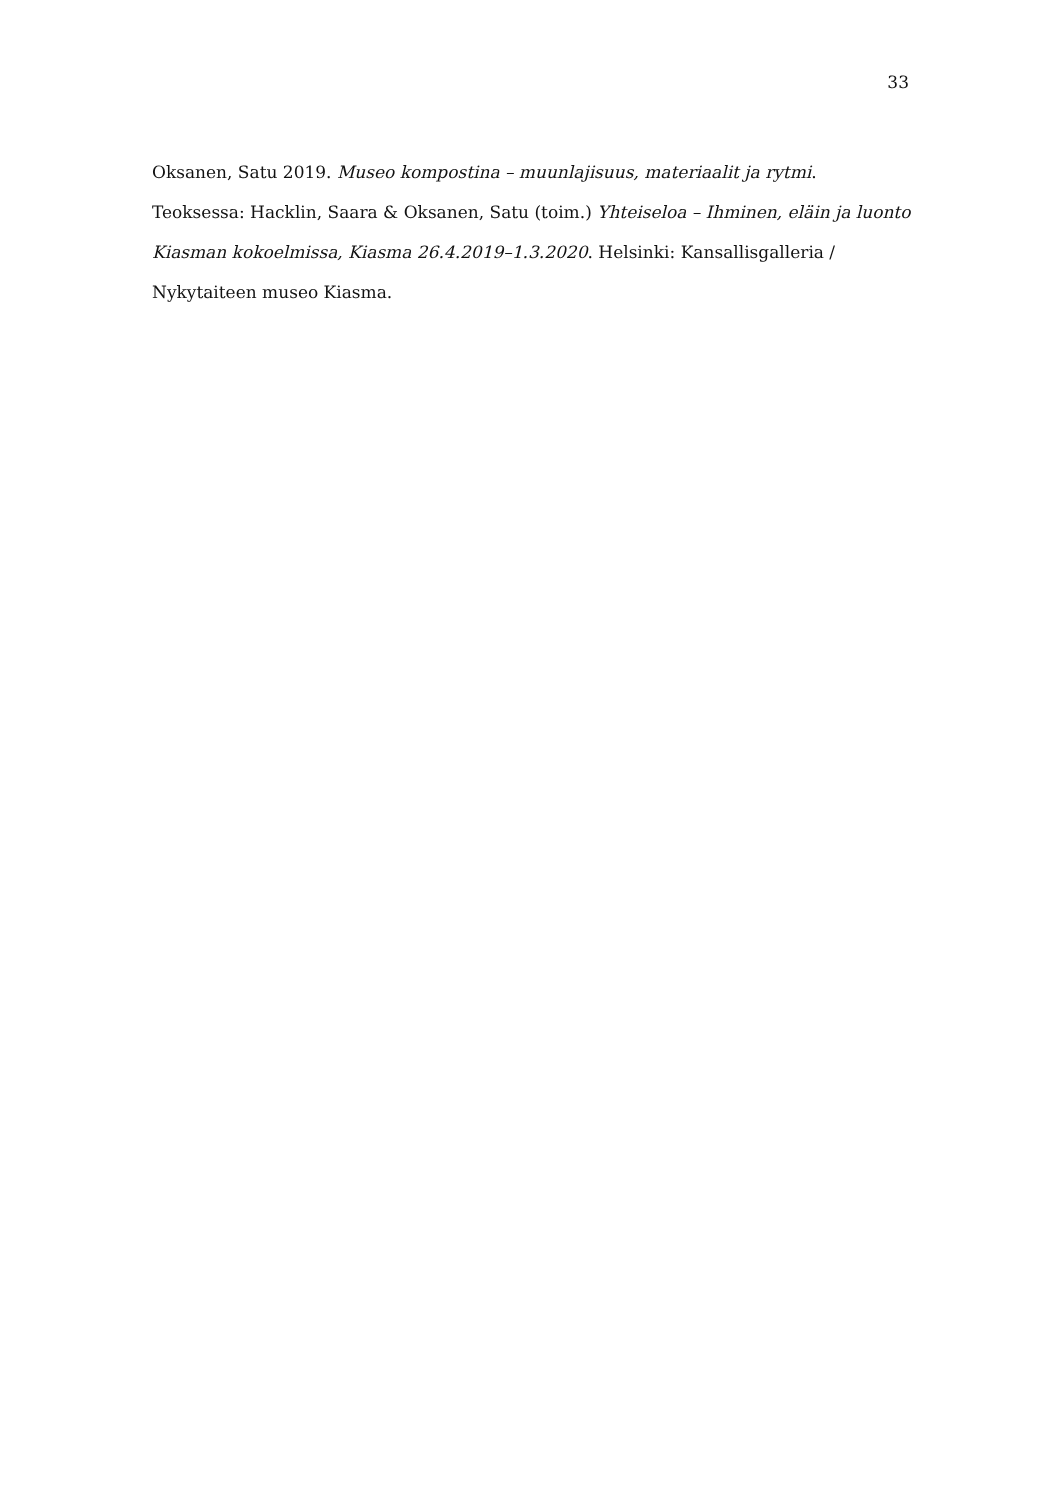33
Oksanen, Satu 2019. Museo kompostina – muunlajisuus, materiaalit ja rytmi. Teoksessa: Hacklin, Saara & Oksanen, Satu (toim.) Yhteiseloa – Ihminen, eläin ja luonto Kiasman kokoelmissa, Kiasma 26.4.2019–1.3.2020. Helsinki: Kansallisgalleria / Nykytaiteen museo Kiasma.